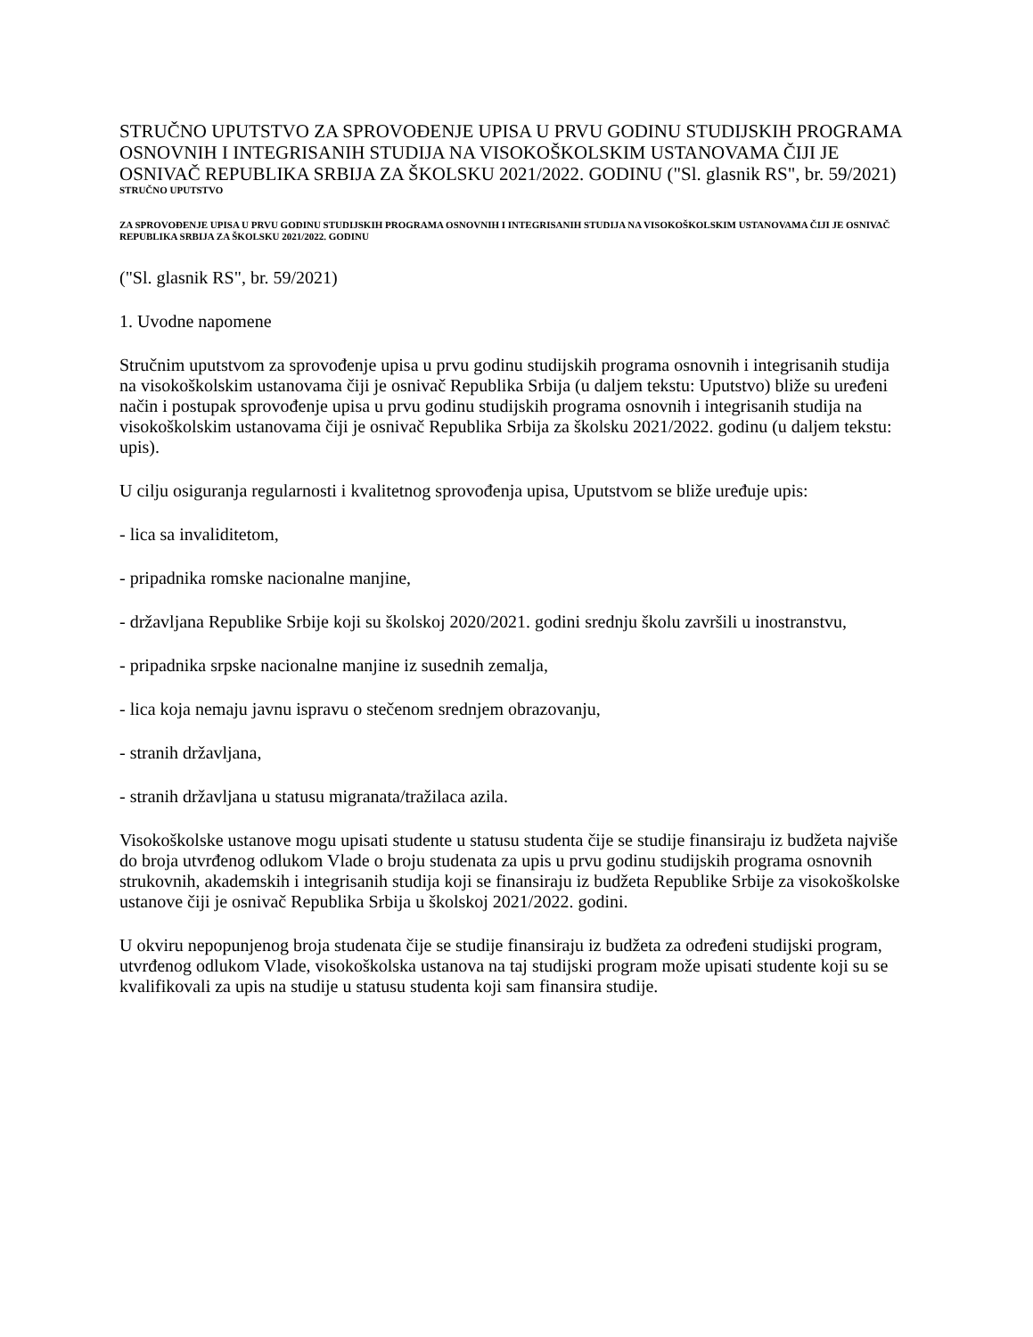STRUČNO UPUTSTVO ZA SPROVOĐENJE UPISA U PRVU GODINU STUDIJSKIH PROGRAMA OSNOVNIH I INTEGRISANIH STUDIJA NA VISOKOŠKOLSKIM USTANOVAMA ČIJI JE OSNIVAČ REPUBLIKA SRBIJA ZA ŠKOLSKU 2021/2022. GODINU ("Sl. glasnik RS", br. 59/2021)
STRUČNO UPUTSTVO
ZA SPROVOĐENJE UPISA U PRVU GODINU STUDIJSKIH PROGRAMA OSNOVNIH I INTEGRISANIH STUDIJA NA VISOKOŠKOLSKIM USTANOVAMA ČIJI JE OSNIVAČ REPUBLIKA SRBIJA ZA ŠKOLSKU 2021/2022. GODINU
("Sl. glasnik RS", br. 59/2021)
1. Uvodne napomene
Stručnim uputstvom za sprovođenje upisa u prvu godinu studijskih programa osnovnih i integrisanih studija na visokoškolskim ustanovama čiji je osnivač Republika Srbija (u daljem tekstu: Uputstvo) bliže su uređeni način i postupak sprovođenje upisa u prvu godinu studijskih programa osnovnih i integrisanih studija na visokoškolskim ustanovama čiji je osnivač Republika Srbija za školsku 2021/2022. godinu (u daljem tekstu: upis).
U cilju osiguranja regularnosti i kvalitetnog sprovođenja upisa, Uputstvom se bliže uređuje upis:
- lica sa invaliditetom,
- pripadnika romske nacionalne manjine,
- državljana Republike Srbije koji su školskoj 2020/2021. godini srednju školu završili u inostranstvu,
- pripadnika srpske nacionalne manjine iz susednih zemalja,
- lica koja nemaju javnu ispravu o stečenom srednjem obrazovanju,
- stranih državljana,
- stranih državljana u statusu migranata/tražilaca azila.
Visokoškolske ustanove mogu upisati studente u statusu studenta čije se studije finansiraju iz budžeta najviše do broja utvrđenog odlukom Vlade o broju studenata za upis u prvu godinu studijskih programa osnovnih strukovnih, akademskih i integrisanih studija koji se finansiraju iz budžeta Republike Srbije za visokoškolske ustanove čiji je osnivač Republika Srbija u školskoj 2021/2022. godini.
U okviru nepopunjenog broja studenata čije se studije finansiraju iz budžeta za određeni studijski program, utvrđenog odlukom Vlade, visokoškolska ustanova na taj studijski program može upisati studente koji su se kvalifikovali za upis na studije u statusu studenta koji sam finansira studije.